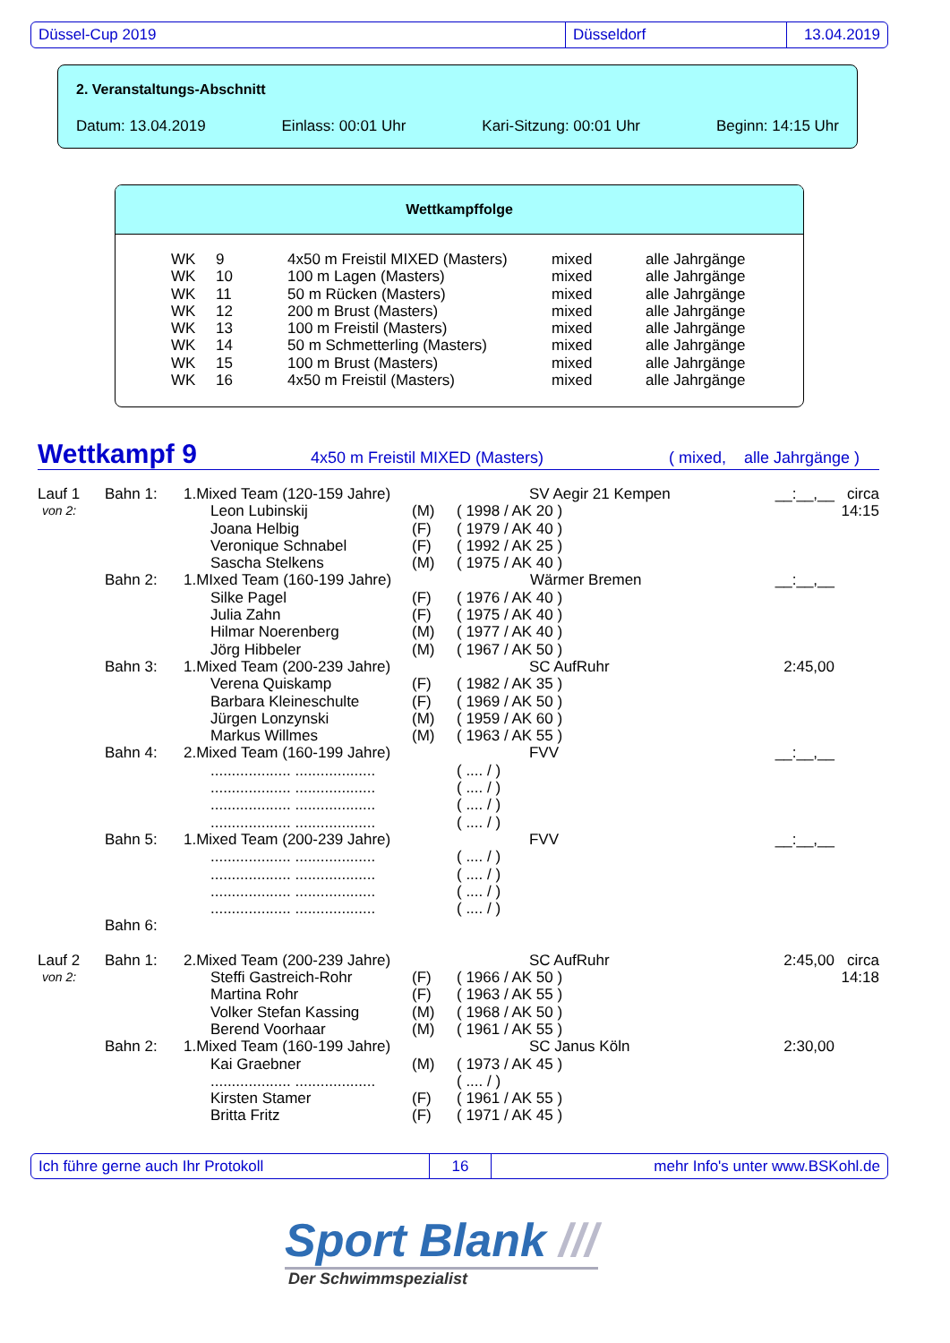Düssel-Cup 2019 Düsseldorf 13.04.2019
2. Veranstaltungs-Abschnitt
Datum: 13.04.2019 Einlass: 00:01 Uhr Kari-Sitzung: 00:01 Uhr Beginn: 14:15 Uhr
Wettkampffolge
| WK | 9 | 4x50 m Freistil MIXED (Masters) | mixed | alle Jahrgänge |
| WK | 10 | 100 m Lagen (Masters) | mixed | alle Jahrgänge |
| WK | 11 | 50 m Rücken (Masters) | mixed | alle Jahrgänge |
| WK | 12 | 200 m Brust (Masters) | mixed | alle Jahrgänge |
| WK | 13 | 100 m Freistil (Masters) | mixed | alle Jahrgänge |
| WK | 14 | 50 m Schmetterling (Masters) | mixed | alle Jahrgänge |
| WK | 15 | 100 m Brust (Masters) | mixed | alle Jahrgänge |
| WK | 16 | 4x50 m Freistil (Masters) | mixed | alle Jahrgänge |
Wettkampf 9 4x50 m Freistil MIXED (Masters) ( mixed, alle Jahrgänge )
| Lauf 1 | Bahn 1: | 1.Mixed Team (120-159 Jahre) SV Aegir 21 Kempen | | | __:__,__ | circa |
| von 2: | | Leon Lubinskij | (M) | ( 1998 / AK 20 ) | | 14:15 |
| | | Joana Helbig | (F) | ( 1979 / AK 40 ) | | |
| | | Veronique Schnabel | (F) | ( 1992 / AK 25 ) | | |
| | | Sascha Stelkens | (M) | ( 1975 / AK 40 ) | | |
| | Bahn 2: | 1.MIxed Team (160-199 Jahre) Wärmer Bremen | | | __:__,__ | |
| | | Silke Pagel | (F) | ( 1976 / AK 40 ) | | |
| | | Julia Zahn | (F) | ( 1975 / AK 40 ) | | |
| | | Hilmar Noerenberg | (M) | ( 1977 / AK 40 ) | | |
| | | Jörg Hibbeler | (M) | ( 1967 / AK 50 ) | | |
| | Bahn 3: | 1.Mixed Team (200-239 Jahre) SC AufRuhr | | | 2:45,00 | |
| | | Verena Quiskamp | (F) | ( 1982 / AK 35 ) | | |
| | | Barbara Kleineschulte | (F) | ( 1969 / AK 50 ) | | |
| | | Jürgen Lonzynski | (M) | ( 1959 / AK 60 ) | | |
| | | Markus Willmes | (M) | ( 1963 / AK 55 ) | | |
| | Bahn 4: | 2.Mixed Team (160-199 Jahre) FVV | | | __:__,__ | |
| | | ................... ................... | | ( .... / ) | | |
| | | ................... ................... | | ( .... / ) | | |
| | | ................... ................... | | ( .... / ) | | |
| | | ................... ................... | | ( .... / ) | | |
| | Bahn 5: | 1.Mixed Team (200-239 Jahre) FVV | | | __:__,__ | |
| | | ................... ................... | | ( .... / ) | | |
| | | ................... ................... | | ( .... / ) | | |
| | | ................... ................... | | ( .... / ) | | |
| | | ................... ................... | | ( .... / ) | | |
| | Bahn 6: | | | | | |
| Lauf 2 | Bahn 1: | 2.Mixed Team (200-239 Jahre) SC AufRuhr | | | 2:45,00 | circa |
| von 2: | | Steffi Gastreich-Rohr | (F) | ( 1966 / AK 50 ) | | 14:18 |
| | | Martina Rohr | (F) | ( 1963 / AK 55 ) | | |
| | | Volker Stefan Kassing | (M) | ( 1968 / AK 50 ) | | |
| | | Berend Voorhaar | (M) | ( 1961 / AK 55 ) | | |
| | Bahn 2: | 1.Mixed Team (160-199 Jahre) SC Janus Köln | | | 2:30,00 | |
| | | Kai Graebner | (M) | ( 1973 / AK 45 ) | | |
| | | ................... ................... | | ( .... / ) | | |
| | | Kirsten Stamer | (F) | ( 1961 / AK 55 ) | | |
| | | Britta Fritz | (F) | ( 1971 / AK 45 ) | | |
Ich führe gerne auch Ihr Protokoll 16 mehr Info's unter www.BSKohl.de
Sport Blank ///
Der Schwimmspezialist